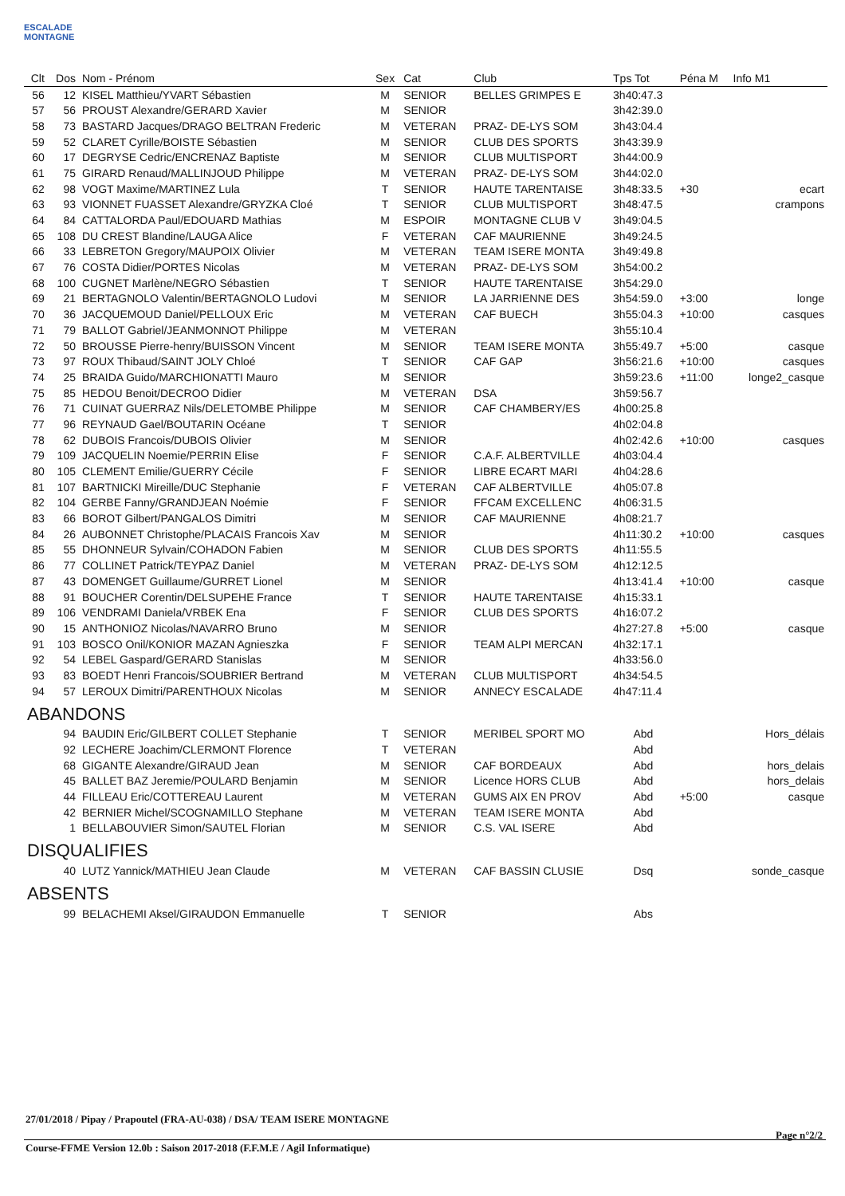ESCALADE MONTAGNE
| Clt | Dos | Nom - Prénom | Sex | Cat | Club | Tps Tot | Péna M | Info M1 |
| --- | --- | --- | --- | --- | --- | --- | --- | --- |
| 56 | 12 | KISEL Matthieu/YVART Sébastien | M | SENIOR | BELLES GRIMPES E | 3h40:47.3 | | |
| 57 | 56 | PROUST Alexandre/GERARD Xavier | M | SENIOR | | 3h42:39.0 | | |
| 58 | 73 | BASTARD Jacques/DRAGO BELTRAN Frederic | M | VETERAN | PRAZ- DE-LYS SOM | 3h43:04.4 | | |
| 59 | 52 | CLARET Cyrille/BOISTE Sébastien | M | SENIOR | CLUB DES SPORTS | 3h43:39.9 | | |
| 60 | 17 | DEGRYSE Cedric/ENCRENAZ Baptiste | M | SENIOR | CLUB MULTISPORT | 3h44:00.9 | | |
| 61 | 75 | GIRARD Renaud/MALLINJOUD Philippe | M | VETERAN | PRAZ- DE-LYS SOM | 3h44:02.0 | | |
| 62 | 98 | VOGT Maxime/MARTINEZ Lula | T | SENIOR | HAUTE TARENTAISE | 3h48:33.5 | +30 | ecart |
| 63 | 93 | VIONNET FUASSET Alexandre/GRYZKA Cloé | T | SENIOR | CLUB MULTISPORT | 3h48:47.5 | | crampons |
| 64 | 84 | CATTALORDA Paul/EDOUARD Mathias | M | ESPOIR | MONTAGNE CLUB V | 3h49:04.5 | | |
| 65 | 108 | DU CREST Blandine/LAUGA Alice | F | VETERAN | CAF MAURIENNE | 3h49:24.5 | | |
| 66 | 33 | LEBRETON Gregory/MAUPOIX Olivier | M | VETERAN | TEAM ISERE MONTA | 3h49:49.8 | | |
| 67 | 76 | COSTA Didier/PORTES Nicolas | M | VETERAN | PRAZ- DE-LYS SOM | 3h54:00.2 | | |
| 68 | 100 | CUGNET Marlène/NEGRO Sébastien | T | SENIOR | HAUTE TARENTAISE | 3h54:29.0 | | |
| 69 | 21 | BERTAGNOLO Valentin/BERTAGNOLO Ludovi | M | SENIOR | LA JARRIENNE DES | 3h54:59.0 | +3:00 | longe |
| 70 | 36 | JACQUEMOUD Daniel/PELLOUX Eric | M | VETERAN | CAF BUECH | 3h55:04.3 | +10:00 | casques |
| 71 | 79 | BALLOT Gabriel/JEANMONNOT Philippe | M | VETERAN | | 3h55:10.4 | | |
| 72 | 50 | BROUSSE Pierre-henry/BUISSON Vincent | M | SENIOR | TEAM ISERE MONTA | 3h55:49.7 | +5:00 | casque |
| 73 | 97 | ROUX Thibaud/SAINT JOLY Chloé | T | SENIOR | CAF GAP | 3h56:21.6 | +10:00 | casques |
| 74 | 25 | BRAIDA Guido/MARCHIONATTI Mauro | M | SENIOR | | 3h59:23.6 | +11:00 | longe2_casque |
| 75 | 85 | HEDOU Benoit/DECROO Didier | M | VETERAN | DSA | 3h59:56.7 | | |
| 76 | 71 | CUINAT GUERRAZ Nils/DELETOMBE Philippe | M | SENIOR | CAF CHAMBERY/ES | 4h00:25.8 | | |
| 77 | 96 | REYNAUD Gael/BOUTARIN Océane | T | SENIOR | | 4h02:04.8 | | |
| 78 | 62 | DUBOIS Francois/DUBOIS Olivier | M | SENIOR | | 4h02:42.6 | +10:00 | casques |
| 79 | 109 | JACQUELIN Noemie/PERRIN Elise | F | SENIOR | C.A.F. ALBERTVILLE | 4h03:04.4 | | |
| 80 | 105 | CLEMENT Emilie/GUERRY Cécile | F | SENIOR | LIBRE ECART MARI | 4h04:28.6 | | |
| 81 | 107 | BARTNICKI Mireille/DUC Stephanie | F | VETERAN | CAF ALBERTVILLE | 4h05:07.8 | | |
| 82 | 104 | GERBE Fanny/GRANDJEAN Noémie | F | SENIOR | FFCAM EXCELLENC | 4h06:31.5 | | |
| 83 | 66 | BOROT Gilbert/PANGALOS Dimitri | M | SENIOR | CAF MAURIENNE | 4h08:21.7 | | |
| 84 | 26 | AUBONNET Christophe/PLACAIS Francois Xav | M | SENIOR | | 4h11:30.2 | +10:00 | casques |
| 85 | 55 | DHONNEUR Sylvain/COHADON Fabien | M | SENIOR | CLUB DES SPORTS | 4h11:55.5 | | |
| 86 | 77 | COLLINET Patrick/TEYPAZ Daniel | M | VETERAN | PRAZ- DE-LYS SOM | 4h12:12.5 | | |
| 87 | 43 | DOMENGET Guillaume/GURRET Lionel | M | SENIOR | | 4h13:41.4 | +10:00 | casque |
| 88 | 91 | BOUCHER Corentin/DELSUPEHE France | T | SENIOR | HAUTE TARENTAISE | 4h15:33.1 | | |
| 89 | 106 | VENDRAMI Daniela/VRBEK Ena | F | SENIOR | CLUB DES SPORTS | 4h16:07.2 | | |
| 90 | 15 | ANTHONIOZ Nicolas/NAVARRO Bruno | M | SENIOR | | 4h27:27.8 | +5:00 | casque |
| 91 | 103 | BOSCO Onil/KONIOR MAZAN Agnieszka | F | SENIOR | TEAM ALPI MERCAN | 4h32:17.1 | | |
| 92 | 54 | LEBEL Gaspard/GERARD Stanislas | M | SENIOR | | 4h33:56.0 | | |
| 93 | 83 | BOEDT Henri Francois/SOUBRIER Bertrand | M | VETERAN | CLUB MULTISPORT | 4h34:54.5 | | |
| 94 | 57 | LEROUX Dimitri/PARENTHOUX Nicolas | M | SENIOR | ANNECY ESCALADE | 4h47:11.4 | | |
| ABANDONS | | | | | | | | |
| | 94 | BAUDIN Eric/GILBERT COLLET Stephanie | T | SENIOR | MERIBEL SPORT MO | Abd | | Hors_délais |
| | 92 | LECHERE Joachim/CLERMONT Florence | T | VETERAN | | Abd | | |
| | 68 | GIGANTE Alexandre/GIRAUD Jean | M | SENIOR | CAF BORDEAUX | Abd | | hors_delais |
| | 45 | BALLET BAZ Jeremie/POULARD Benjamin | M | SENIOR | Licence HORS CLUB | Abd | | hors_delais |
| | 44 | FILLEAU Eric/COTTEREAU Laurent | M | VETERAN | GUMS AIX EN PROV | Abd | +5:00 | casque |
| | 42 | BERNIER Michel/SCOGNAMILLO Stephane | M | VETERAN | TEAM ISERE MONTA | Abd | | |
| | 1 | BELLABOUVIER Simon/SAUTEL Florian | M | SENIOR | C.S. VAL ISERE | Abd | | |
| DISQUALIFIES | | | | | | | | |
| | 40 | LUTZ Yannick/MATHIEU Jean Claude | M | VETERAN | CAF BASSIN CLUSIE | Dsq | | sonde_casque |
| ABSENTS | | | | | | | | |
| | 99 | BELACHEMI Aksel/GIRAUDON Emmanuelle | T | SENIOR | | Abs | | |
27/01/2018 / Pipay / Prapoutel (FRA-AU-038) / DSA/ TEAM ISERE MONTAGNE
Page n°2/2
Course-FFME Version 12.0b : Saison 2017-2018 (F.F.M.E / Agil Informatique)